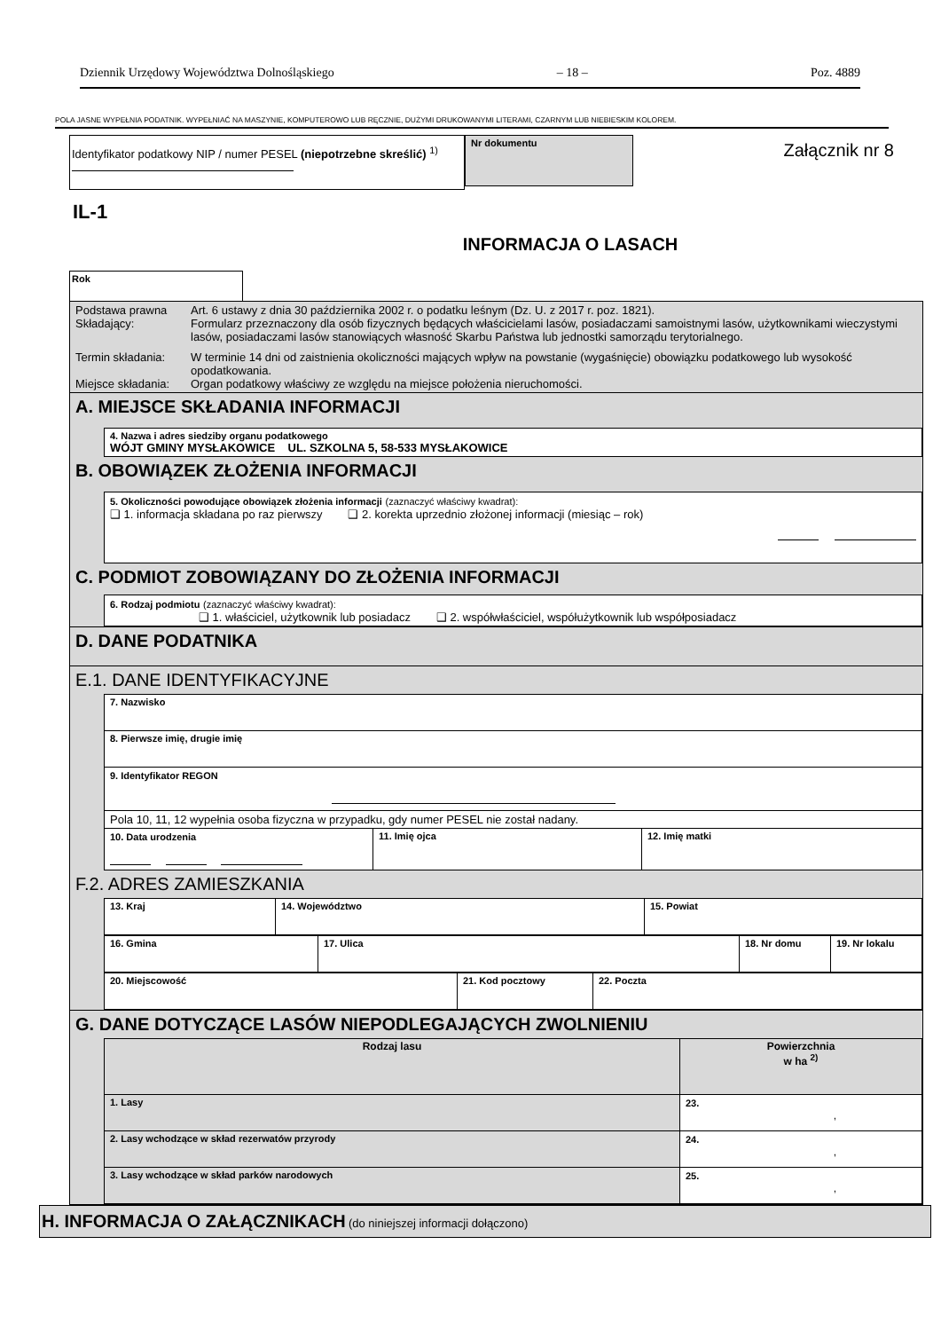Dziennik Urzędowy Województwa Dolnośląskiego – 18 – Poz. 4889
POLA JASNE WYPEŁNIA PODATNIK. WYPEŁNIAĆ NA MASZYNIE, KOMPUTEROWO LUB RĘCZNIE, DUŻYMI DRUKOWANYMI LITERAMI, CZARNYM LUB NIEBIESKIM KOLOREM.
Identyfikator podatkowy NIP / numer PESEL (niepotrzebne skreślić) <sup>1)</sup>
Nr dokumentu
Załącznik nr 8
IL-1
INFORMACJA O LASACH
Rok
| Podstawa prawna | Art. 6 ustawy z dnia 30 października 2002 r. o podatku leśnym (Dz. U. z 2017 r. poz. 1821). |
| Składający: | Formularz przeznaczony dla osób fizycznych będących właścicielami lasów, posiadaczami samoistnymi lasów, użytkownikami wieczystymi lasów, posiadaczami lasów stanowiących własność Skarbu Państwa lub jednostki samorządu terytorialnego. |
| Termin składania: | W terminie 14 dni od zaistnienia okoliczności mających wpływ na powstanie (wygaśnięcie) obowiązku podatkowego lub wysokość opodatkowania. |
| Miejsce składania: | Organ podatkowy właściwy ze względu na miejsce położenia nieruchomości. |
A. MIEJSCE SKŁADANIA INFORMACJI
4. Nazwa i adres siedziby organu podatkowego
WÓJT GMINY MYSŁAKOWICE UL. SZKOLNA 5, 58-533 MYSŁAKOWICE
B. OBOWIĄZEK ZŁOŻENIA INFORMACJI
5. Okoliczności powodujące obowiązek złożenia informacji (zaznaczyć właściwy kwadrat):
❑ 1. informacja składana po raz pierwszy ❑ 2. korekta uprzednio złożonej informacji (miesiąc – rok)
C. PODMIOT ZOBOWIĄZANY DO ZŁOŻENIA INFORMACJI
6. Rodzaj podmiotu (zaznaczyć właściwy kwadrat):
❑ 1. właściciel, użytkownik lub posiadacz ❑ 2. współwłaściciel, współużytkownik lub współposiadacz
D. DANE PODATNIKA
E.1. DANE IDENTYFIKACYJNE
| 7. Nazwisko | | |
| 8. Pierwsze imię, drugie imię | | |
| 9. Identyfikator REGON | | |
| Pola 10, 11, 12 wypełnia osoba fizyczna w przypadku, gdy numer PESEL nie został nadany. | | |
| 10. Data urodzenia | 11. Imię ojca | 12. Imię matki |
F.2. ADRES ZAMIESZKANIA
| 13. Kraj | 14. Województwo | 15. Powiat |
| 16. Gmina | 17. Ulica | 18. Nr domu | 19. Nr lokalu |
| 20. Miejscowość | 21. Kod pocztowy | 22. Poczta |
G. DANE DOTYCZĄCE LASÓW NIEPODLEGAJĄCYCH ZWOLNIENIU
| Rodzaj lasu | Powierzchnia w ha <sup>2)</sup> |
| --- | --- |
| 1. Lasy | 23. , |
| 2. Lasy wchodzące w skład rezerwatów przyrody | 24. , |
| 3. Lasy wchodzące w skład parków narodowych | 25. , |
H. INFORMACJA O ZAŁĄCZNIKACH (do niniejszej informacji dołączono)